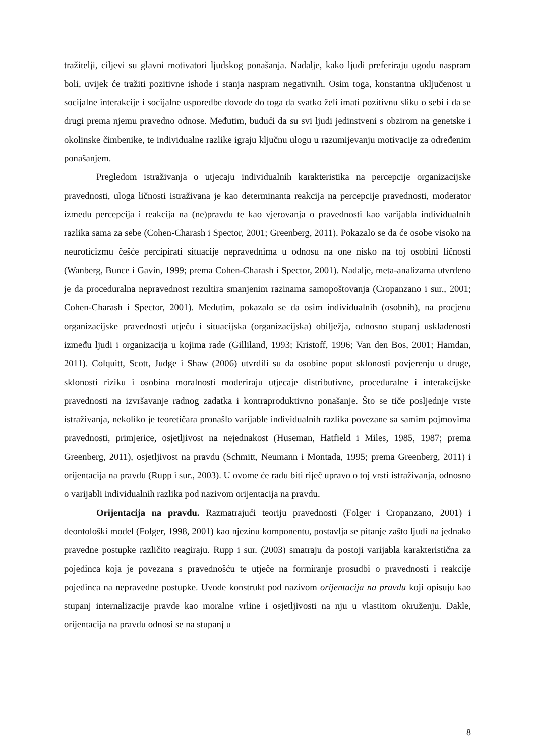tražitelji, ciljevi su glavni motivatori ljudskog ponašanja. Nadalje, kako ljudi preferiraju ugodu naspram boli, uvijek će tražiti pozitivne ishode i stanja naspram negativnih. Osim toga, konstantna uključenost u socijalne interakcije i socijalne usporedbe dovode do toga da svatko želi imati pozitivnu sliku o sebi i da se drugi prema njemu pravedno odnose. Međutim, budući da su svi ljudi jedinstveni s obzirom na genetske i okolinske čimbenike, te individualne razlike igraju ključnu ulogu u razumijevanju motivacije za određenim ponašanjem.
Pregledom istraživanja o utjecaju individualnih karakteristika na percepcije organizacijske pravednosti, uloga ličnosti istraživana je kao determinanta reakcija na percepcije pravednosti, moderator između percepcija i reakcija na (ne)pravdu te kao vjerovanja o pravednosti kao varijabla individualnih razlika sama za sebe (Cohen-Charash i Spector, 2001; Greenberg, 2011). Pokazalo se da će osobe visoko na neuroticizmu češće percipirati situacije nepravednima u odnosu na one nisko na toj osobini ličnosti (Wanberg, Bunce i Gavin, 1999; prema Cohen-Charash i Spector, 2001). Nadalje, meta-analizama utvrđeno je da proceduralna nepravednost rezultira smanjenim razinama samopoštovanja (Cropanzano i sur., 2001; Cohen-Charash i Spector, 2001). Međutim, pokazalo se da osim individualnih (osobnih), na procjenu organizacijske pravednosti utječu i situacijska (organizacijska) obilježja, odnosno stupanj usklađenosti između ljudi i organizacija u kojima rade (Gilliland, 1993; Kristoff, 1996; Van den Bos, 2001; Hamdan, 2011). Colquitt, Scott, Judge i Shaw (2006) utvrdili su da osobine poput sklonosti povjerenju u druge, sklonosti riziku i osobina moralnosti moderiraju utjecaje distributivne, proceduralne i interakcijske pravednosti na izvršavanje radnog zadatka i kontraproduktivno ponašanje. Što se tiče posljednje vrste istraživanja, nekoliko je teoretičara pronašlo varijable individualnih razlika povezane sa samim pojmovima pravednosti, primjerice, osjetljivost na nejednakost (Huseman, Hatfield i Miles, 1985, 1987; prema Greenberg, 2011), osjetljivost na pravdu (Schmitt, Neumann i Montada, 1995; prema Greenberg, 2011) i orijentacija na pravdu (Rupp i sur., 2003). U ovome će radu biti riječ upravo o toj vrsti istraživanja, odnosno o varijabli individualnih razlika pod nazivom orijentacija na pravdu.
Orijentacija na pravdu. Razmatrajući teoriju pravednosti (Folger i Cropanzano, 2001) i deontološki model (Folger, 1998, 2001) kao njezinu komponentu, postavlja se pitanje zašto ljudi na jednako pravedne postupke različito reagiraju. Rupp i sur. (2003) smatraju da postoji varijabla karakteristična za pojedinca koja je povezana s pravednošću te utječe na formiranje prosudbi o pravednosti i reakcije pojedinca na nepravedne postupke. Uvode konstrukt pod nazivom orijentacija na pravdu koji opisuju kao stupanj internalizacije pravde kao moralne vrline i osjetljivosti na nju u vlastitom okruženju. Dakle, orijentacija na pravdu odnosi se na stupanj u
8